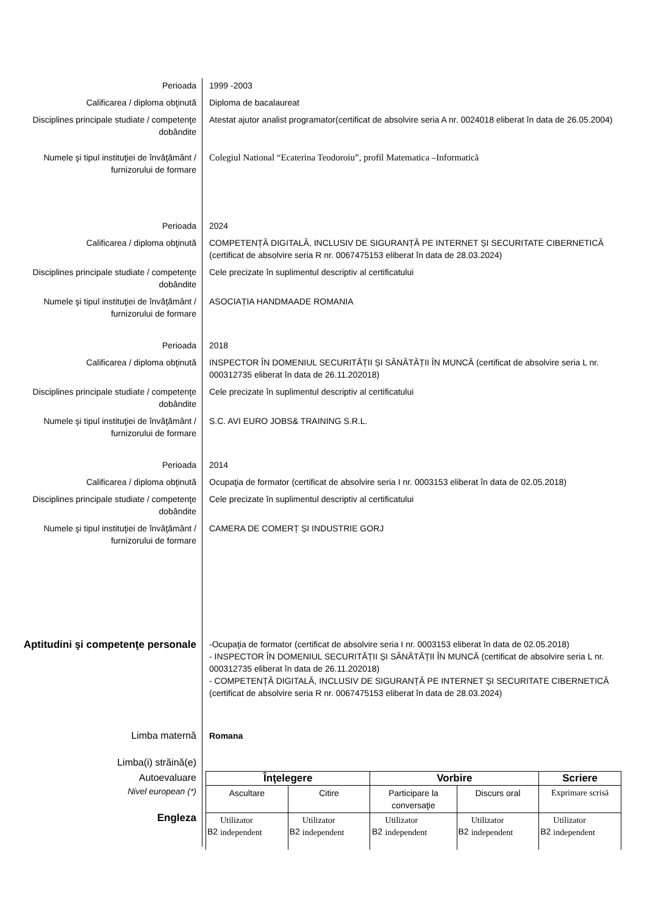Perioada 1999 -2003
Calificarea / diploma obţinută Diploma de bacalaureat
Disciplines principale studiate / competenţe dobândite
Atestat ajutor analist programator(certificat de absolvire seria A nr. 0024018 eliberat în data de 26.05.2004)
Numele şi tipul instituţiei de învăţământ / furnizorului de formare
Colegiul National “Ecaterina Teodoroiu”, profil Matematica –Informatică
Perioada 2024
Calificarea / diploma obţinută COMPETENȚĂ DIGITALĂ, INCLUSIV DE SIGURANȚĂ PE INTERNET ȘI SECURITATE CIBERNETICĂ (certificat de absolvire seria R nr. 0067475153 eliberat în data de 28.03.2024)
Disciplines principale studiate / competenţe dobândite
Cele precizate în suplimentul descriptiv al certificatului
Numele şi tipul instituţiei de învăţământ / furnizorului de formare
ASOCIAȚIA HANDMAADE ROMANIA
Perioada 2018
Calificarea / diploma obţinută INSPECTOR ÎN DOMENIUL SECURITĂȚII ȘI SĂNĂTĂȚII ÎN MUNCĂ (certificat de absolvire seria L nr. 000312735 eliberat în data de 26.11.202018)
Disciplines principale studiate / competenţe dobândite
Cele precizate în suplimentul descriptiv al certificatului
Numele şi tipul instituţiei de învăţământ / furnizorului de formare
S.C. AVI EURO JOBS& TRAINING S.R.L.
Perioada 2014
Calificarea / diploma obţinută Ocupaţia de formator (certificat de absolvire seria I nr. 0003153 eliberat în data de 02.05.2018)
Disciplines principale studiate / competenţe dobândite
Cele precizate în suplimentul descriptiv al certificatului
Numele şi tipul instituţiei de învăţământ / furnizorului de formare
CAMERA DE COMERȚ ȘI INDUSTRIE GORJ
Aptitudini şi competenţe personale
-Ocupaţia de formator (certificat de absolvire seria I nr. 0003153 eliberat în data de 02.05.2018)
- INSPECTOR ÎN DOMENIUL SECURITĂȚII ȘI SĂNĂTĂȚII ÎN MUNCĂ (certificat de absolvire seria L nr. 000312735 eliberat în data de 26.11.202018)
- COMPETENȚĂ DIGITALĂ, INCLUSIV DE SIGURANȚĂ PE INTERNET ȘI SECURITATE CIBERNETICĂ (certificat de absolvire seria R nr. 0067475153 eliberat în data de 28.03.2024)
Limba maternă Romana
Limba(i) străină(e)
Autoevaluare
Nivel european (*)
Engleza
| Înţelegere | | | | Vorbire | | | | Scriere | |
| --- | --- | --- | --- | --- | --- | --- | --- | --- | --- |
| Ascultare | | Citire | | Participare la conversaţie | | Discurs oral | | Exprimare scrisă | |
| B2 | Utilizator independent | B2 | Utilizator independent | B2 | Utilizator independent | B2 | Utilizator independent | B2 | Utilizator independent |